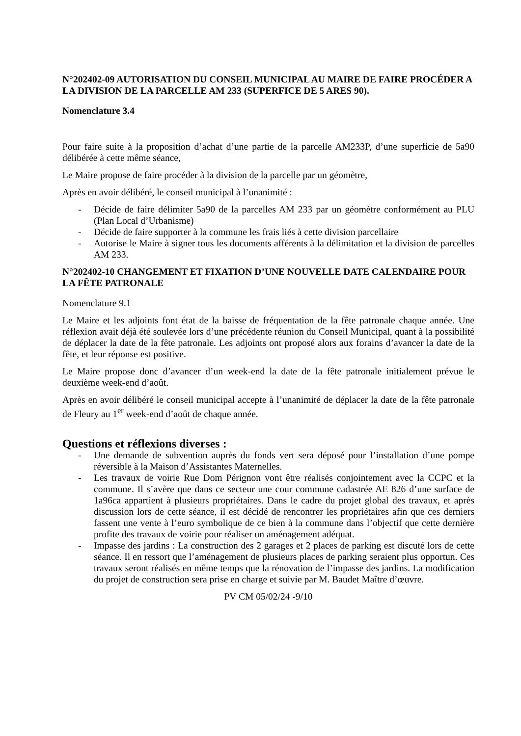N°202402-09 AUTORISATION DU CONSEIL MUNICIPAL AU MAIRE DE FAIRE PROCÉDER A LA DIVISION DE LA PARCELLE AM 233 (SUPERFICE DE 5 ARES 90).
Nomenclature 3.4
Pour faire suite à la proposition d’achat d’une partie de la parcelle AM233P, d’une superficie de 5a90 délibérée à cette même séance,
Le Maire propose de faire procéder à la division de la parcelle par un géomètre,
Après en avoir délibéré, le conseil municipal à l’unanimité :
- Décide de faire délimiter 5a90 de la parcelles AM 233 par un géomètre conformément au PLU (Plan Local d’Urbanisme)
- Décide de faire supporter à la commune les frais liés à cette division parcellaire
- Autorise le Maire à signer tous les documents afférents à la délimitation et la division de parcelles AM 233.
N°202402-10 CHANGEMENT ET FIXATION D’UNE NOUVELLE DATE CALENDAIRE POUR LA FÊTE PATRONALE
Nomenclature 9.1
Le Maire et les adjoints font état de la baisse de fréquentation de la fête patronale chaque année. Une réflexion avait déjà été soulevée lors d’une précédente réunion du Conseil Municipal, quant à la possibilité de déplacer la date de la fête patronale. Les adjoints ont proposé alors aux forains d’avancer la date de la fête, et leur réponse est positive.
Le Maire propose donc d’avancer d’un week-end la date de la fête patronale initialement prévue le deuxième week-end d’août.
Après en avoir délibéré le conseil municipal accepte à l’unanimité de déplacer la date de la fête patronale de Fleury au 1<sup>er</sup> week-end d’août de chaque année.
Questions et réflexions diverses :
- Une demande de subvention auprès du fonds vert sera déposé pour l’installation d’une pompe réversible à la Maison d’Assistantes Maternelles.
- Les travaux de voirie Rue Dom Pérignon vont être réalisés conjointement avec la CCPC et la commune. Il s’avère que dans ce secteur une cour commune cadastrée AE 826 d’une surface de 1a96ca appartient à plusieurs propriétaires. Dans le cadre du projet global des travaux, et après discussion lors de cette séance, il est décidé de rencontrer les propriétaires afin que ces derniers fassent une vente à l’euro symbolique de ce bien à la commune dans l’objectif que cette dernière profite des travaux de voirie pour réaliser un aménagement adéquat.
- Impasse des jardins : La construction des 2 garages et 2 places de parking est discuté lors de cette séance. Il en ressort que l’aménagement de plusieurs places de parking seraient plus opportun. Ces travaux seront réalisés en même temps que la rénovation de l’impasse des jardins. La modification du projet de construction sera prise en charge et suivie par M. Baudet Maître d’œuvre.
PV CM 05/02/24 -9/10